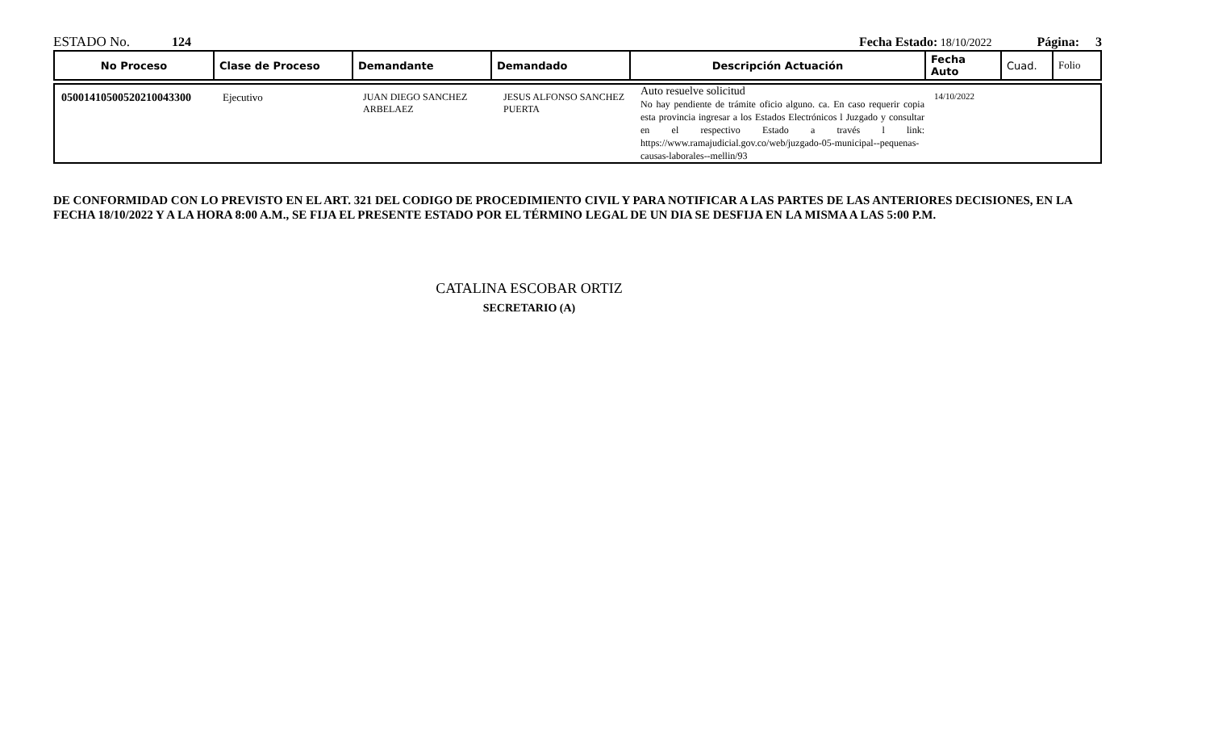ESTADO No. 124 Fecha Estado: 18/10/2022 Página: 3
| No Proceso | Clase de Proceso | Demandante | Demandado | Descripción Actuación | Fecha Auto | Cuad. | Folio |
| --- | --- | --- | --- | --- | --- | --- | --- |
| 05001410500520210043300 | Ejecutivo | JUAN DIEGO SANCHEZ ARBELAEZ | JESUS ALFONSO SANCHEZ PUERTA | Auto resuelve solicitud No hay pendiente de trámite oficio alguno. ca. En caso requerir copia esta provincia ingresar a los Estados Electrónicos l Juzgado y consultar en el respectivo Estado a través l link: https://www.ramajudicial.gov.co/web/juzgado-05-municipal--pequenas-causas-laborales--mellin/93 | 14/10/2022 | |
DE CONFORMIDAD CON LO PREVISTO EN EL ART. 321 DEL CODIGO DE PROCEDIMIENTO CIVIL Y PARA NOTIFICAR A LAS PARTES DE LAS ANTERIORES DECISIONES, EN LA FECHA 18/10/2022 Y A LA HORA 8:00 A.M., SE FIJA EL PRESENTE ESTADO POR EL TÉRMINO LEGAL DE UN DIA SE DESFIJA EN LA MISMA A LAS 5:00 P.M.
CATALINA ESCOBAR ORTIZ
SECRETARIO (A)